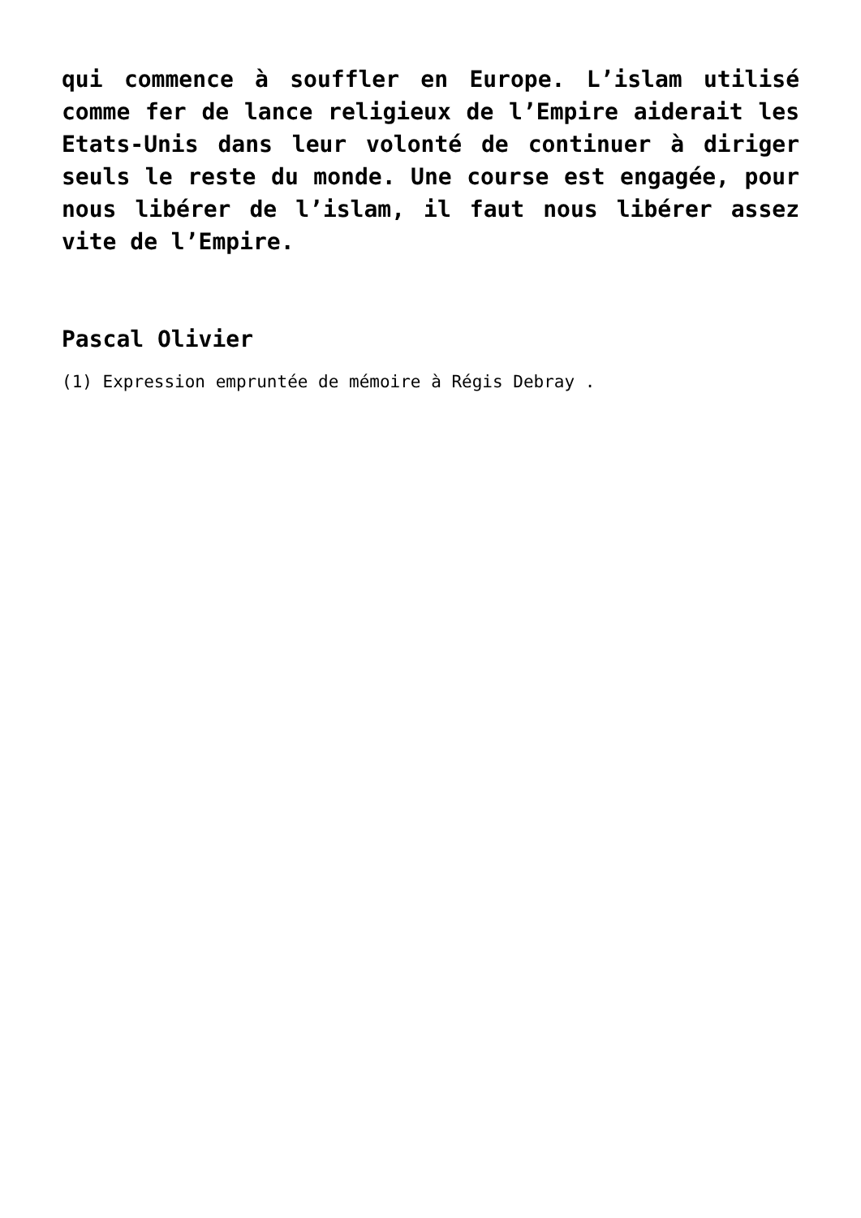qui commence à souffler en Europe. L’islam utilisé comme fer de lance religieux de l’Empire aiderait les Etats-Unis dans leur volonté de continuer à diriger seuls le reste du monde. Une course est engagée, pour nous libérer de l’islam, il faut nous libérer assez vite de l’Empire.
Pascal Olivier
(1) Expression empruntée de mémoire à Régis Debray .